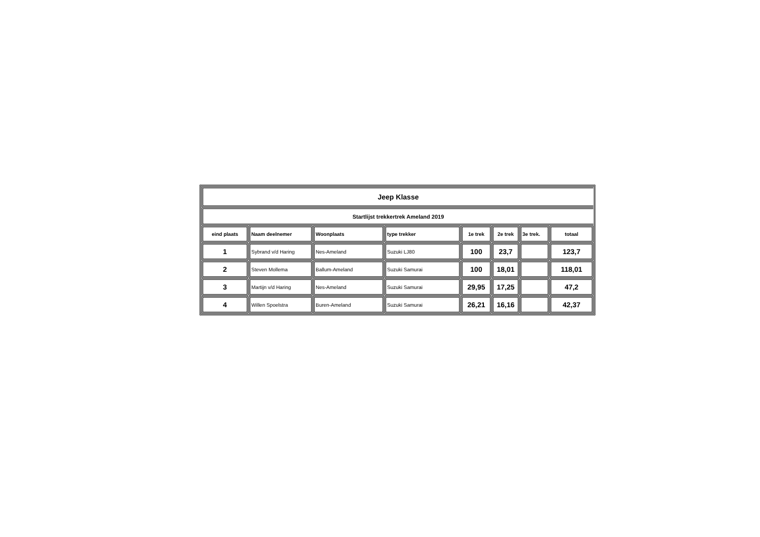| Jeep Klasse | | | | | | | |
| Startlijst trekkertrek Ameland 2019 | | | | | | | |
| eind plaats | Naam deelnemer | Woonplaats | type trekker | 1e trek | 2e trek | 3e trek. | totaal |
| 1 | Sybrand v/d Haring | Nes-Ameland | Suzuki LJ80 | 100 | 23,7 | | 123,7 |
| 2 | Steven Mollema | Ballum-Ameland | Suzuki Samurai | 100 | 18,01 | | 118,01 |
| 3 | Martijn v/d Haring | Nes-Ameland | Suzuki Samurai | 29,95 | 17,25 | | 47,2 |
| 4 | Willen Spoelstra | Buren-Ameland | Suzuki Samurai | 26,21 | 16,16 | | 42,37 |